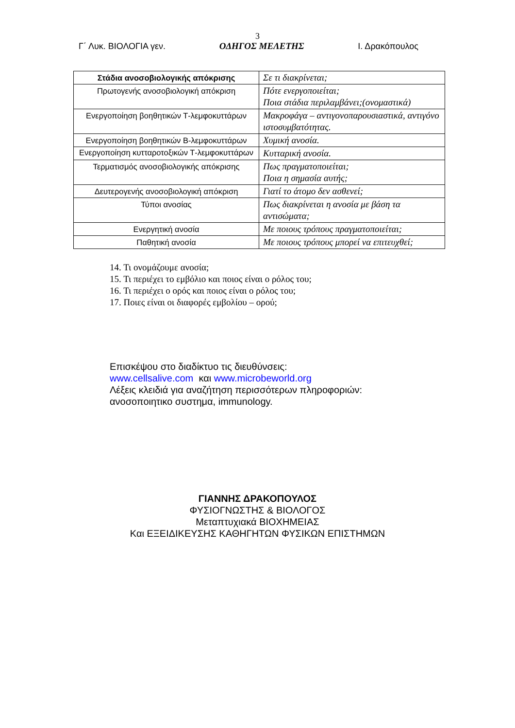3
Γ΄ Λυκ. ΒΙΟΛΟΓΙΑ γεν. ΟΔΗΓΟΣ ΜΕΛΕΤΗΣ Ι. Δρακόπουλος
| Στάδια ανοσοβιολογικής απόκρισης | Σε τι διακρίνεται; |
| Πρωτογενής ανοσοβιολογική απόκριση | Πότε ενεργοποιείται; Ποια στάδια περιλαμβάνει;(ονομαστικά) |
| Ενεργοποίηση βοηθητικών Τ-λεμφοκυττάρων | Μακροφάγα – αντιγονοπαρουσιαστικά, αντιγόνο ιστοσυμβατότητας. |
| Ενεργοποίηση βοηθητικών Β-λεμφοκυττάρων | Χυμική ανοσία. |
| Ενεργοποίηση κυτταροτοξικών Τ-λεμφοκυττάρων | Κυτταρική ανοσία. |
| Τερματισμός ανοσοβιολογικής απόκρισης | Πως πραγματοποιείται; Ποια η σημασία αυτής; |
| Δευτερογενής ανοσοβιολογική απόκριση | Γιατί το άτομο δεν ασθενεί; |
| Τύποι ανοσίας | Πως διακρίνεται η ανοσία με βάση τα αντισώματα; |
| Ενεργητική ανοσία | Με ποιους τρόπους πραγματοποιείται; |
| Παθητική ανοσία | Με ποιους τρόπους μπορεί να επιτευχθεί; |
14. Τι ονομάζουμε ανοσία;
15. Τι περιέχει το εμβόλιο και ποιος είναι ο ρόλος του;
16. Τι περιέχει ο ορός και ποιος είναι ο ρόλος του;
17. Ποιες είναι οι διαφορές εμβολίου – ορού;
Επισκέψου στο διαδίκτυο τις διευθύνσεις:
www.cellsalive.com και www.microbeworld.org
Λέξεις κλειδιά για αναζήτηση περισσότερων πληροφοριών:
ανοσοποιητικο συστημα, immunology.
ΓΙΑΝΝΗΣ ΔΡΑΚΟΠΟΥΛΟΣ
ΦΥΣΙΟΓΝΩΣΤΗΣ & ΒΙΟΛΟΓΟΣ
Μεταπτυχιακά ΒΙΟΧΗΜΕΙΑΣ
Και ΕΞΕΙΔΙΚΕΥΣΗΣ ΚΑΘΗΓΗΤΩΝ ΦΥΣΙΚΩΝ ΕΠΙΣΤΗΜΩΝ